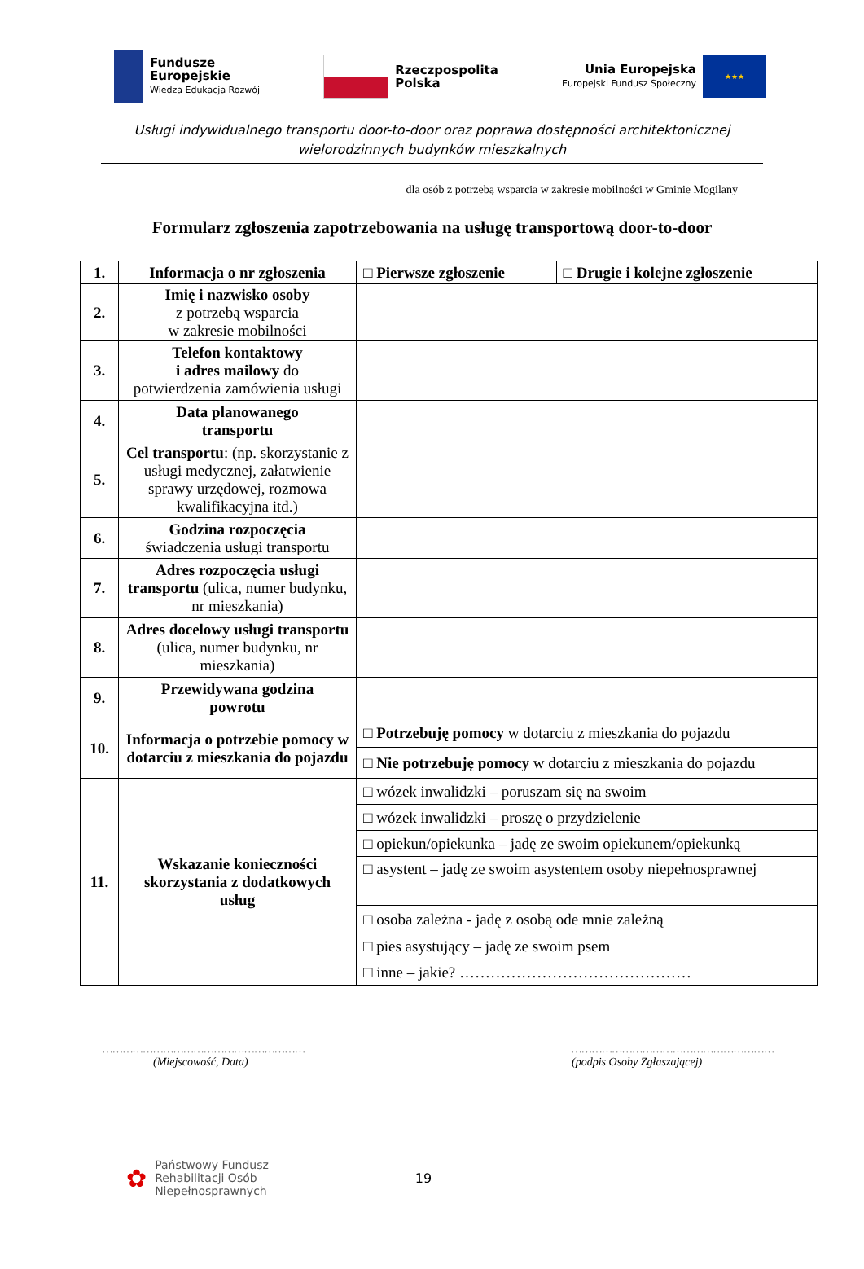Fundusze
Europejskie
Wiedza Edukacja Rozwój
Rzeczpospolita
Polska
Unia Europejska
Europejski Fundusz Społeczny
★★★
Usługi indywidualnego transportu door-to-door oraz poprawa dostępności architektonicznej
wielorodzinnych budynków mieszkalnych
dla osób z potrzebą wsparcia w zakresie mobilności w Gminie Mogilany
Formularz zgłoszenia zapotrzebowania na usługę transportową door-to-door
| 1. | Informacja o nr zgłoszenia | □ Pierwsze zgłoszenie | □ Drugie i kolejne zgłoszenie |
| 2. | Imię i nazwisko osoby z potrzebą wsparcia w zakresie mobilności | | |
| 3. | Telefon kontaktowy i adres mailowy do potwierdzenia zamówienia usługi | | |
| 4. | Data planowanego transportu | | |
| 5. | Cel transportu : (np. skorzystanie z usługi medycznej, załatwienie sprawy urzędowej, rozmowa kwalifikacyjna itd.) | | |
| 6. | Godzina rozpoczęcia świadczenia usługi transportu | | |
| 7. | Adres rozpoczęcia usługi transportu (ulica, numer budynku, nr mieszkania) | | |
| 8. | Adres docelowy usługi transportu (ulica, numer budynku, nr mieszkania) | | |
| 9. | Przewidywana godzina powrotu | | |
| 10. | Informacja o potrzebie pomocy w dotarciu z mieszkania do pojazdu | □ Potrzebuję pomocy w dotarciu z mieszkania do pojazdu | |
| | | □ Nie potrzebuję pomocy w dotarciu z mieszkania do pojazdu | |
| 11. | Wskazanie konieczności skorzystania z dodatkowych usług | □ wózek inwalidzki – poruszam się na swoim | |
| | | □ wózek inwalidzki – proszę o przydzielenie | |
| | | □ opiekun/opiekunka – jadę ze swoim opiekunem/opiekunką | |
| | | □ asystent – jadę ze swoim asystentem osoby niepełnosprawnej | |
| | | □ osoba zależna - jadę z osobą ode mnie zależną | |
| | | □ pies asystujący – jadę ze swoim psem | |
| | | □ inne – jakie? ……………………………………… | |
……………………………………………………
(Miejscowość, Data)
……………………………………………………
(podpis Osoby Zgłaszającej)
✿
Państwowy Fundusz
Rehabilitacji Osób
Niepełnosprawnych
19